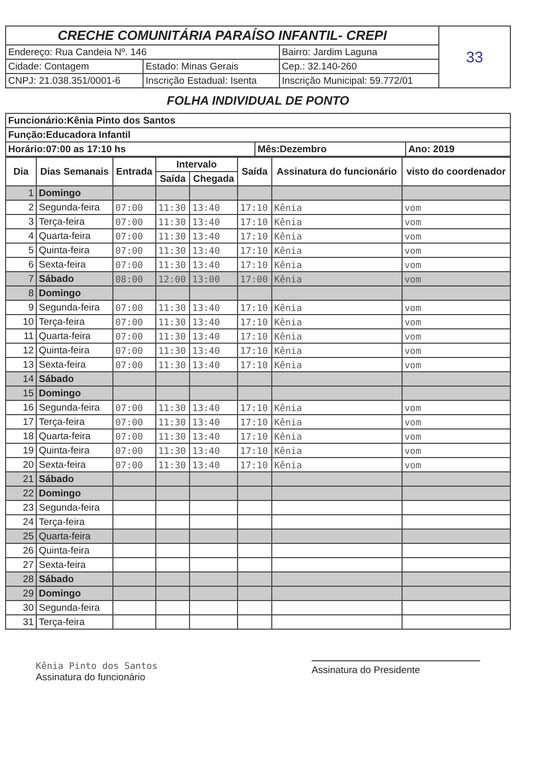| CRECHE COMUNITÁRIA PARAÍSO INFANTIL- CREPI | | | 33 |
| Endereço: Rua Candeia Nº. 146 | | Bairro: Jardim Laguna | |
| Cidade: Contagem | Estado: Minas Gerais | Cep.: 32.140-260 | |
| CNPJ: 21.038.351/0001-6 | Inscrição Estadual: Isenta | Inscrição Municipal: 59.772/01 | |
FOLHA INDIVIDUAL DE PONTO
| Funcionário:Kênia Pinto dos Santos | | |
| Função:Educadora Infantil | | |
| Horário:07:00 as 17:10 hs | Mês:Dezembro | Ano: 2019 |
| Dia | Dias Semanais | Entrada | Intervalo | | Saída | Assinatura do funcionário | visto do coordenador |
| --- | --- | --- | --- | --- | --- | --- | --- |
| | | | Saída | Chegada | | | |
| 1 | Domingo | | | | | | |
| 2 | Segunda-feira | 07:00 | 11:30 | 13:40 | 17:10 | Kênia | vom |
| 3 | Terça-feira | 07:00 | 11:30 | 13:40 | 17:10 | Kênia | vom |
| 4 | Quarta-feira | 07:00 | 11:30 | 13:40 | 17:10 | Kênia | vom |
| 5 | Quinta-feira | 07:00 | 11:30 | 13:40 | 17:10 | Kênia | vom |
| 6 | Sexta-feira | 07:00 | 11:30 | 13:40 | 17:10 | Kênia | vom |
| 7 | Sábado | 08:00 | 12:00 | 13:00 | 17:00 | Kênia | vom |
| 8 | Domingo | | | | | | |
| 9 | Segunda-feira | 07:00 | 11:30 | 13:40 | 17:10 | Kênia | vom |
| 10 | Terça-feira | 07:00 | 11:30 | 13:40 | 17:10 | Kênia | vom |
| 11 | Quarta-feira | 07:00 | 11:30 | 13:40 | 17:10 | Kênia | vom |
| 12 | Quinta-feira | 07:00 | 11:30 | 13:40 | 17:10 | Kênia | vom |
| 13 | Sexta-feira | 07:00 | 11:30 | 13:40 | 17:10 | Kênia | vom |
| 14 | Sábado | | | | | | |
| 15 | Domingo | | | | | | |
| 16 | Segunda-feira | 07:00 | 11:30 | 13:40 | 17:10 | Kênia | vom |
| 17 | Terça-feira | 07:00 | 11:30 | 13:40 | 17:10 | Kênia | vom |
| 18 | Quarta-feira | 07:00 | 11:30 | 13:40 | 17:10 | Kênia | vom |
| 19 | Quinta-feira | 07:00 | 11:30 | 13:40 | 17:10 | Kênia | vom |
| 20 | Sexta-feira | 07:00 | 11:30 | 13:40 | 17:10 | Kênia | vom |
| 21 | Sábado | | | | | | |
| 22 | Domingo | | | | | | |
| 23 | Segunda-feira | | | | | | |
| 24 | Terça-feira | | | | | | |
| 25 | Quarta-feira | | | | | | |
| 26 | Quinta-feira | | | | | | |
| 27 | Sexta-feira | | | | | | |
| 28 | Sábado | | | | | | |
| 29 | Domingo | | | | | | |
| 30 | Segunda-feira | | | | | | |
| 31 | Terça-feira | | | | | | |
Kênia Pinto dos Santos
Assinatura do funcionário
Assinatura do Presidente